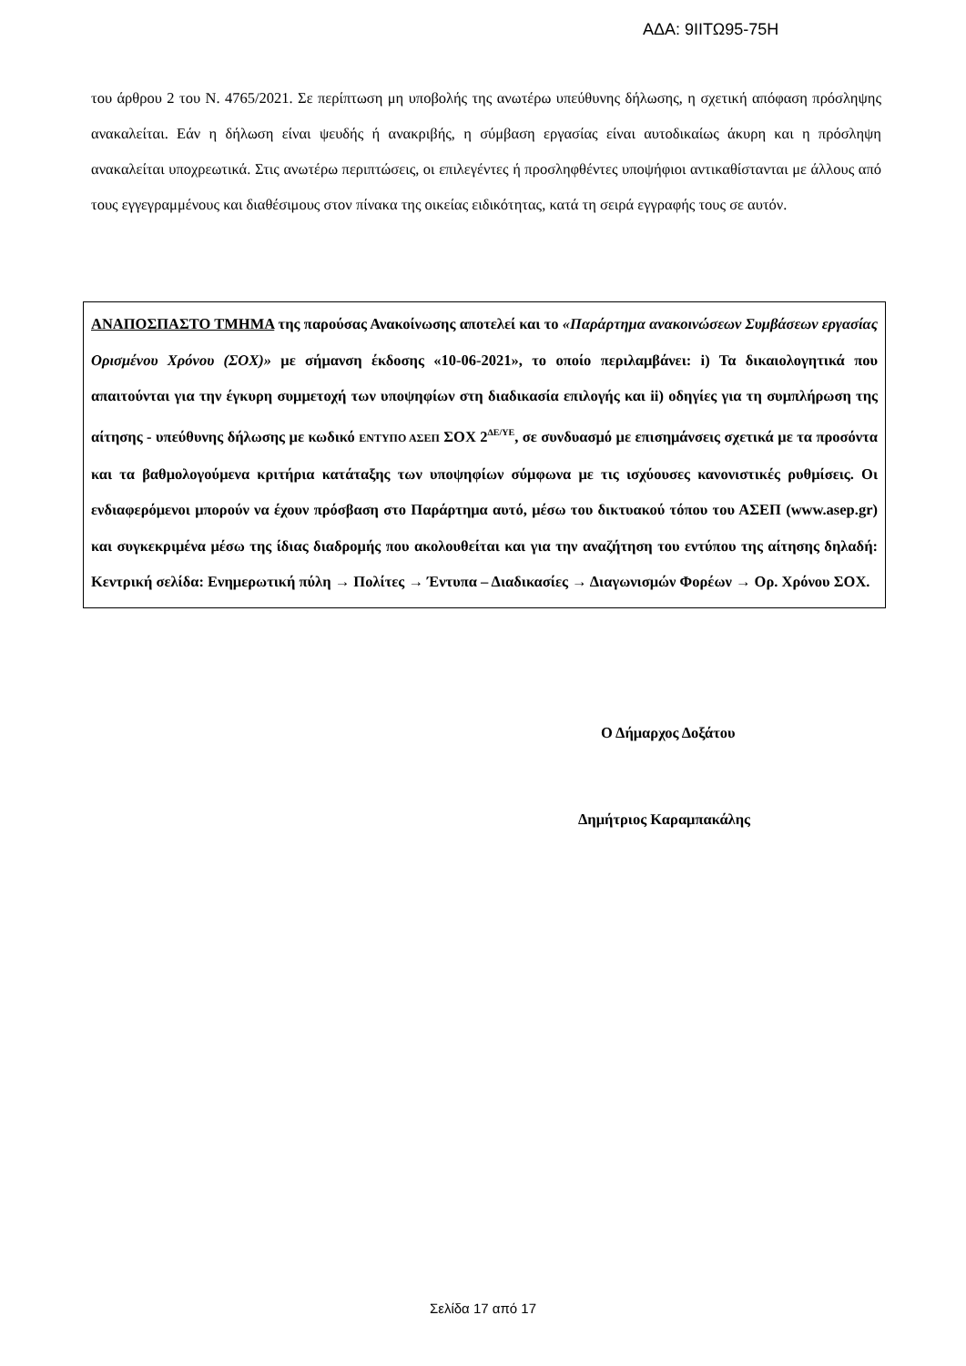ΑΔΑ: 9ΙΙΤΩ95-75Η
του άρθρου 2 του Ν. 4765/2021. Σε περίπτωση μη υποβολής της ανωτέρω υπεύθυνης δήλωσης, η σχετική απόφαση πρόσληψης ανακαλείται. Εάν η δήλωση είναι ψευδής ή ανακριβής, η σύμβαση εργασίας είναι αυτοδικαίως άκυρη και η πρόσληψη ανακαλείται υποχρεωτικά. Στις ανωτέρω περιπτώσεις, οι επιλεγέντες ή προσληφθέντες υποψήφιοι αντικαθίστανται με άλλους από τους εγγεγραμμένους και διαθέσιμους στον πίνακα της οικείας ειδικότητας, κατά τη σειρά εγγραφής τους σε αυτόν.
ΑΝΑΠΟΣΠΑΣΤΟ ΤΜΗΜΑ της παρούσας Ανακοίνωσης αποτελεί και το «Παράρτημα ανακοινώσεων Συμβάσεων εργασίας Ορισμένου Χρόνου (ΣΟΧ)» με σήμανση έκδοσης «10-06-2021», το οποίο περιλαμβάνει: i) Τα δικαιολογητικά που απαιτούνται για την έγκυρη συμμετοχή των υποψηφίων στη διαδικασία επιλογής και ii) οδηγίες για τη συμπλήρωση της αίτησης - υπεύθυνης δήλωσης με κωδικό ΕΝΤΥΠΟ ΑΣΕΠ ΣΟΧ 2<sup>ΔΕ/ΥΕ</sup>, σε συνδυασμό με επισημάνσεις σχετικά με τα προσόντα και τα βαθμολογούμενα κριτήρια κατάταξης των υποψηφίων σύμφωνα με τις ισχύουσες κανονιστικές ρυθμίσεις. Οι ενδιαφερόμενοι μπορούν να έχουν πρόσβαση στο Παράρτημα αυτό, μέσω του δικτυακού τόπου του ΑΣΕΠ (www.asep.gr) και συγκεκριμένα μέσω της ίδιας διαδρομής που ακολουθείται και για την αναζήτηση του εντύπου της αίτησης δηλαδή: Κεντρική σελίδα: Ενημερωτική πύλη → Πολίτες → Έντυπα – Διαδικασίες → Διαγωνισμών Φορέων → Ορ. Χρόνου ΣΟΧ.
Ο Δήμαρχος Δοξάτου
Δημήτριος Καραμπακάλης
Σελίδα 17 από 17